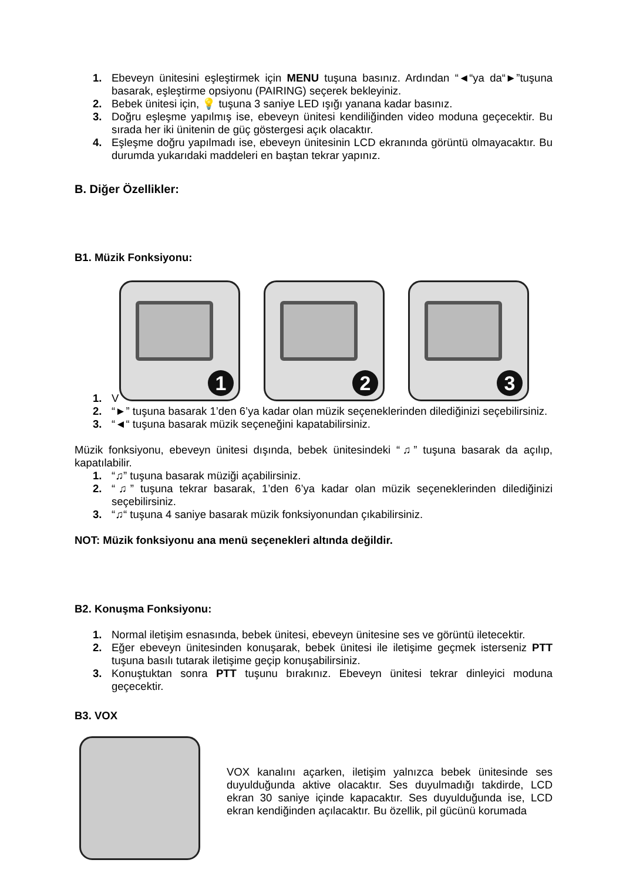1. Ebeveyn ünitesini eşleştirmek için MENU tuşuna basınız. Ardından “◄“ya da“►”tuşuna basarak, eşleştirme opsiyonu (PAIRING) seçerek bekleyiniz.
2. Bebek ünitesi için, 💡 tuşuna 3 saniye LED ışığı yanana kadar basınız.
3. Doğru eşleşme yapılmış ise, ebeveyn ünitesi kendiliğinden video moduna geçecektir. Bu sırada her iki ünitenin de güç göstergesi açık olacaktır.
4. Eşleşme doğru yapılmadı ise, ebeveyn ünitesinin LCD ekranında görüntü olmayacaktır. Bu durumda yukarıdaki maddeleri en baştan tekrar yapınız.
B. Diğer Özellikler:
B1. Müzik Fonksiyonu:
1
2
3
1. V
2. “►” tuşuna basarak 1’den 6’ya kadar olan müzik seçeneklerinden dilediğinizi seçebilirsiniz.
3. “◄“ tuşuna basarak müzik seçeneğini kapatabilirsiniz.
Müzik fonksiyonu, ebeveyn ünitesi dışında, bebek ünitesindeki “♫” tuşuna basarak da açılıp, kapatılabilir.
1. “♫” tuşuna basarak müziği açabilirsiniz.
2. “♫” tuşuna tekrar basarak, 1’den 6’ya kadar olan müzik seçeneklerinden dilediğinizi seçebilirsiniz.
3. “♫“ tuşuna 4 saniye basarak müzik fonksiyonundan çıkabilirsiniz.
NOT: Müzik fonksiyonu ana menü seçenekleri altında değildir.
B2. Konuşma Fonksiyonu:
1. Normal iletişim esnasında, bebek ünitesi, ebeveyn ünitesine ses ve görüntü iletecektir.
2. Eğer ebeveyn ünitesinden konuşarak, bebek ünitesi ile iletişime geçmek isterseniz PTT tuşuna basılı tutarak iletişime geçip konuşabilirsiniz.
3. Konuştuktan sonra PTT tuşunu bırakınız. Ebeveyn ünitesi tekrar dinleyici moduna geçecektir.
B3. VOX
VOX kanalını açarken, iletişim yalnızca bebek ünitesinde ses duyulduğunda aktive olacaktır. Ses duyulmadığı takdirde, LCD ekran 30 saniye içinde kapacaktır. Ses duyulduğunda ise, LCD ekran kendiğinden açılacaktır. Bu özellik, pil gücünü korumada